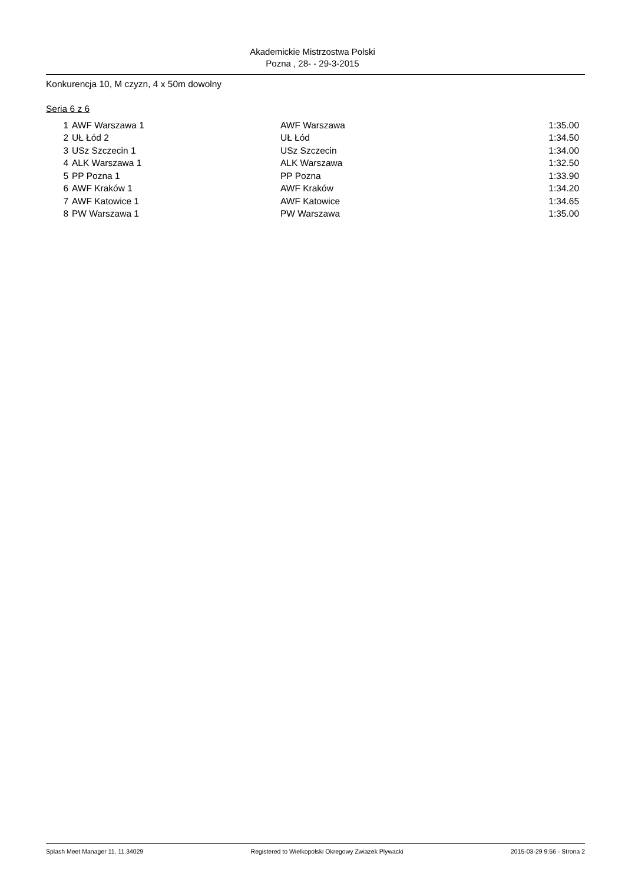Akademickie Mistrzostwa Polski
Pozna , 28- - 29-3-2015
Konkurencja 10, M czyzn, 4 x 50m dowolny
Seria 6 z 6
| 1 | AWF Warszawa 1 | AWF Warszawa | 1:35.00 |
| 2 | UŁ Łód 2 | UŁ Łód | 1:34.50 |
| 3 | USz Szczecin 1 | USz Szczecin | 1:34.00 |
| 4 | ALK Warszawa 1 | ALK Warszawa | 1:32.50 |
| 5 | PP Pozna 1 | PP Pozna | 1:33.90 |
| 6 | AWF Kraków 1 | AWF Kraków | 1:34.20 |
| 7 | AWF Katowice 1 | AWF Katowice | 1:34.65 |
| 8 | PW Warszawa 1 | PW Warszawa | 1:35.00 |
Splash Meet Manager 11, 11.34029 Registered to Wielkopolski Okregowy Zwiazek Plywacki 2015-03-29 9:56 - Strona 2